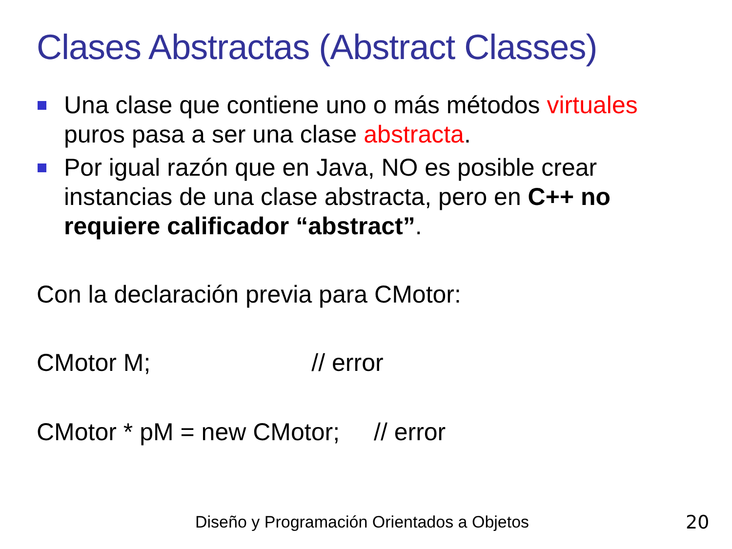Clases Abstractas (Abstract Classes)
Una clase que contiene uno o más métodos virtuales puros pasa a ser una clase abstracta.
Por igual razón que en Java, NO es posible crear instancias de una clase abstracta, pero en C++ no requiere calificador “abstract”.
Con la declaración previa para CMotor:
CMotor M; // error
CMotor * pM = new CMotor; // error
Diseño y Programación Orientados a Objetos
20